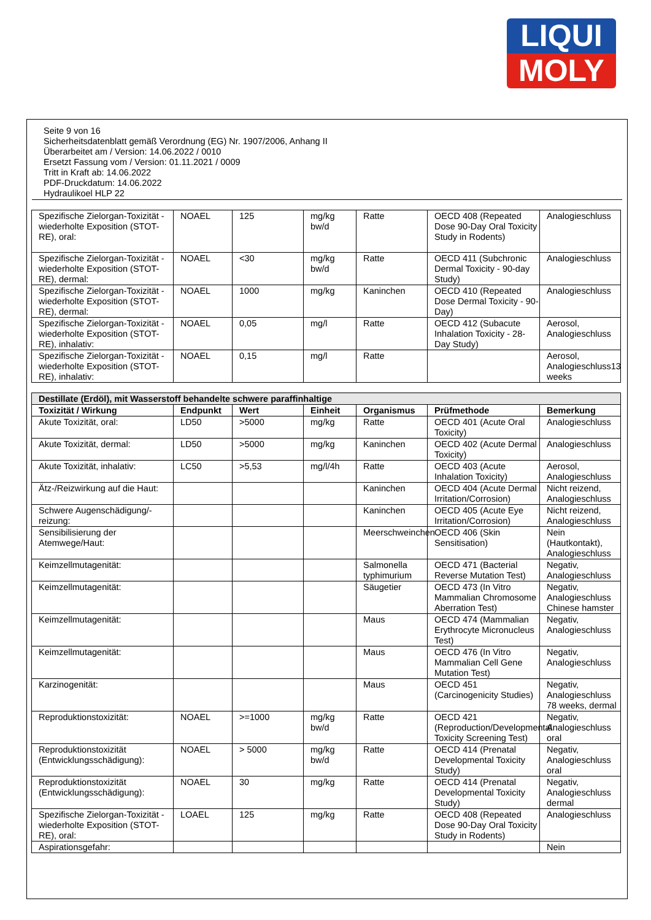LIQUI
MOLY
Seite 9 von 16
Sicherheitsdatenblatt gemäß Verordnung (EG) Nr. 1907/2006, Anhang II
Überarbeitet am / Version: 14.06.2022 / 0010
Ersetzt Fassung vom / Version: 01.11.2021 / 0009
Tritt in Kraft ab: 14.06.2022
PDF-Druckdatum: 14.06.2022
Hydraulikoel HLP 22
| Spezifische Zielorgan-Toxizität - wiederholte Exposition (STOT-RE), oral: | NOAEL | 125 | mg/kg bw/d | Ratte | OECD 408 (Repeated Dose 90-Day Oral Toxicity Study in Rodents) | Analogieschluss |
| Spezifische Zielorgan-Toxizität - wiederholte Exposition (STOT-RE), dermal: | NOAEL | <30 | mg/kg bw/d | Ratte | OECD 411 (Subchronic Dermal Toxicity - 90-day Study) | Analogieschluss |
| Spezifische Zielorgan-Toxizität - wiederholte Exposition (STOT-RE), dermal: | NOAEL | 1000 | mg/kg | Kaninchen | OECD 410 (Repeated Dose Dermal Toxicity - 90-Day) | Analogieschluss |
| Spezifische Zielorgan-Toxizität - wiederholte Exposition (STOT-RE), inhalativ: | NOAEL | 0,05 | mg/l | Ratte | OECD 412 (Subacute Inhalation Toxicity - 28-Day Study) | Aerosol, Analogieschluss |
| Spezifische Zielorgan-Toxizität - wiederholte Exposition (STOT-RE), inhalativ: | NOAEL | 0,15 | mg/l | Ratte | | Aerosol, Analogieschluss13 weeks |
| Destillate (Erdöl), mit Wasserstoff behandelte schwere paraffinhaltige | | | | | | |
| --- | --- | --- | --- | --- | --- | --- |
| Toxizität / Wirkung | Endpunkt | Wert | Einheit | Organismus | Prüfmethode | Bemerkung |
| Akute Toxizität, oral: | LD50 | >5000 | mg/kg | Ratte | OECD 401 (Acute Oral Toxicity) | Analogieschluss |
| Akute Toxizität, dermal: | LD50 | >5000 | mg/kg | Kaninchen | OECD 402 (Acute Dermal Toxicity) | Analogieschluss |
| Akute Toxizität, inhalativ: | LC50 | >5,53 | mg/l/4h | Ratte | OECD 403 (Acute Inhalation Toxicity) | Aerosol, Analogieschluss |
| Ätz-/Reizwirkung auf die Haut: | | | | Kaninchen | OECD 404 (Acute Dermal Irritation/Corrosion) | Nicht reizend, Analogieschluss |
| Schwere Augenschädigung/-reizung: | | | | Kaninchen | OECD 405 (Acute Eye Irritation/Corrosion) | Nicht reizend, Analogieschluss |
| Sensibilisierung der Atemwege/Haut: | | | | Meerschweinchen | OECD 406 (Skin Sensitisation) | Nein (Hautkontakt), Analogieschluss |
| Keimzellmutagenität: | | | | Salmonella typhimurium | OECD 471 (Bacterial Reverse Mutation Test) | Negativ, Analogieschluss |
| Keimzellmutagenität: | | | | Säugetier | OECD 473 (In Vitro Mammalian Chromosome Aberration Test) | Negativ, Analogieschluss Chinese hamster |
| Keimzellmutagenität: | | | | Maus | OECD 474 (Mammalian Erythrocyte Micronucleus Test) | Negativ, Analogieschluss |
| Keimzellmutagenität: | | | | Maus | OECD 476 (In Vitro Mammalian Cell Gene Mutation Test) | Negativ, Analogieschluss |
| Karzinogenität: | | | | Maus | OECD 451 (Carcinogenicity Studies) | Negativ, Analogieschluss 78 weeks, dermal |
| Reproduktionstoxizität: | NOAEL | >=1000 | mg/kg bw/d | Ratte | OECD 421 (Reproduction/Developmental Toxicity Screening Test) | Negativ, Analogieschluss oral |
| Reproduktionstoxizität (Entwicklungsschädigung): | NOAEL | > 5000 | mg/kg bw/d | Ratte | OECD 414 (Prenatal Developmental Toxicity Study) | Negativ, Analogieschluss oral |
| Reproduktionstoxizität (Entwicklungsschädigung): | NOAEL | 30 | mg/kg | Ratte | OECD 414 (Prenatal Developmental Toxicity Study) | Negativ, Analogieschluss dermal |
| Spezifische Zielorgan-Toxizität - wiederholte Exposition (STOT-RE), oral: | LOAEL | 125 | mg/kg | Ratte | OECD 408 (Repeated Dose 90-Day Oral Toxicity Study in Rodents) | Analogieschluss |
| Aspirationsgefahr: | | | | | | Nein |